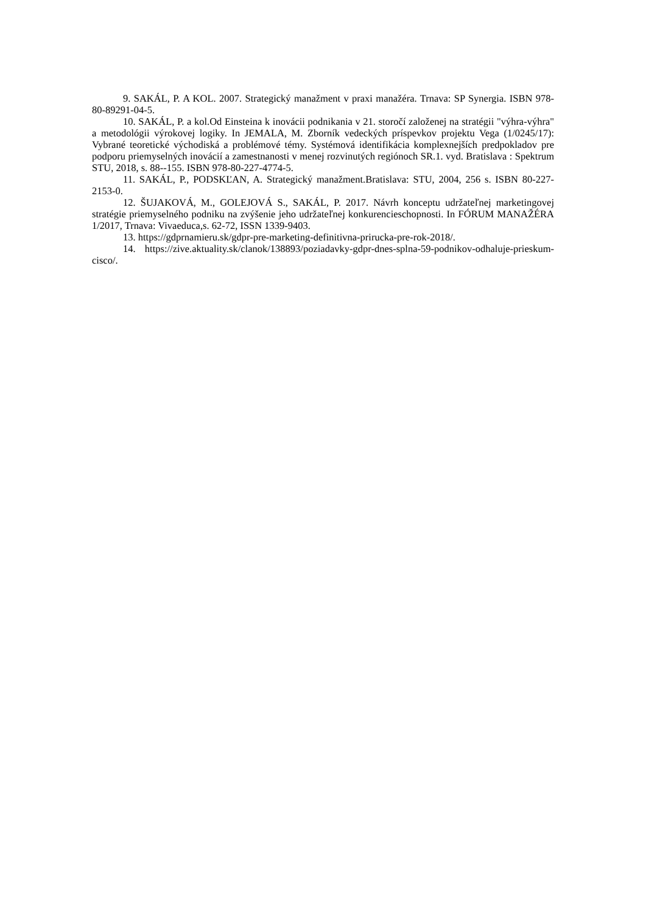9. SAKÁL, P. A KOL. 2007. Strategický manažment v praxi manažéra. Trnava: SP Synergia. ISBN 978-80-89291-04-5.
10. SAKÁL, P. a kol.Od Einsteina k inovácii podnikania v 21. storočí založenej na stratégii "výhra-výhra" a metodológii výrokovej logiky. In JEMALA, M. Zborník vedeckých príspevkov projektu Vega (1/0245/17): Vybrané teoretické východiská a problémové témy. Systémová identifikácia komplexnejších predpokladov pre podporu priemyselných inovácií a zamestnanosti v menej rozvinutých regiónoch SR.1. vyd. Bratislava : Spektrum STU, 2018, s. 88--155. ISBN 978-80-227-4774-5.
11. SAKÁL, P., PODSKĽAN, A. Strategický manažment.Bratislava: STU, 2004, 256 s. ISBN 80-227-2153-0.
12. ŠUJAKOVÁ, M., GOLEJOVÁ S., SAKÁL, P. 2017. Návrh konceptu udržateľnej marketingovej stratégie priemyselného podniku na zvýšenie jeho udržateľnej konkurencieschopnosti. In FÓRUM MANAŽÉRA 1/2017, Trnava: Vivaeduca,s. 62-72, ISSN 1339-9403.
13. https://gdprnamieru.sk/gdpr-pre-marketing-definitivna-prirucka-pre-rok-2018/.
14. https://zive.aktuality.sk/clanok/138893/poziadavky-gdpr-dnes-splna-59-podnikov-odhaluje-prieskum-cisco/.